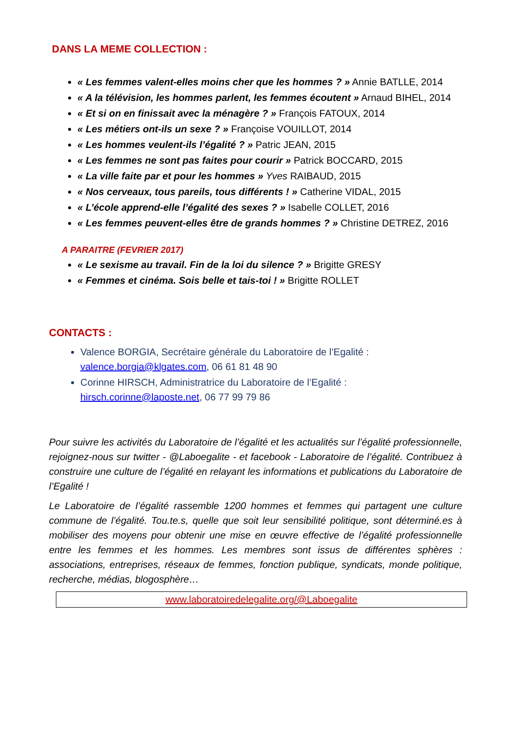DANS LA MEME COLLECTION :
« Les femmes valent-elles moins cher que les hommes ? » Annie BATLLE, 2014
« A la télévision, les hommes parlent, les femmes écoutent » Arnaud BIHEL, 2014
« Et si on en finissait avec la ménagère ? » François FATOUX, 2014
« Les métiers ont-ils un sexe ? » Françoise VOUILLOT, 2014
« Les hommes veulent-ils l’égalité ? » Patric JEAN, 2015
« Les femmes ne sont pas faites pour courir » Patrick BOCCARD, 2015
« La ville faite par et pour les hommes » Yves RAIBAUD, 2015
« Nos cerveaux, tous pareils, tous différents ! » Catherine VIDAL, 2015
« L’école apprend-elle l’égalité des sexes ? » Isabelle COLLET, 2016
« Les femmes peuvent-elles être de grands hommes ? » Christine DETREZ, 2016
A PARAITRE (FEVRIER 2017)
« Le sexisme au travail. Fin de la loi du silence ? » Brigitte GRESY
« Femmes et cinéma. Sois belle et tais-toi ! » Brigitte ROLLET
CONTACTS :
Valence BORGIA, Secrétaire générale du Laboratoire de l’Egalité : valence.borgia@klgates.com, 06 61 81 48 90
Corinne HIRSCH, Administratrice du Laboratoire de l’Egalité : hirsch.corinne@laposte.net, 06 77 99 79 86
Pour suivre les activités du Laboratoire de l’égalité et les actualités sur l’égalité professionnelle, rejoignez-nous sur twitter - @Laboegalite - et facebook - Laboratoire de l’égalité. Contribuez à construire une culture de l’égalité en relayant les informations et publications du Laboratoire de l’Egalité !
Le Laboratoire de l’égalité rassemble 1200 hommes et femmes qui partagent une culture commune de l’égalité. Tou.te.s, quelle que soit leur sensibilité politique, sont déterminé.es à mobiliser des moyens pour obtenir une mise en œuvre effective de l’égalité professionnelle entre les femmes et les hommes. Les membres sont issus de différentes sphères : associations, entreprises, réseaux de femmes, fonction publique, syndicats, monde politique, recherche, médias, blogosphère…
www.laboratoiredelegalite.org/@Laboegalite